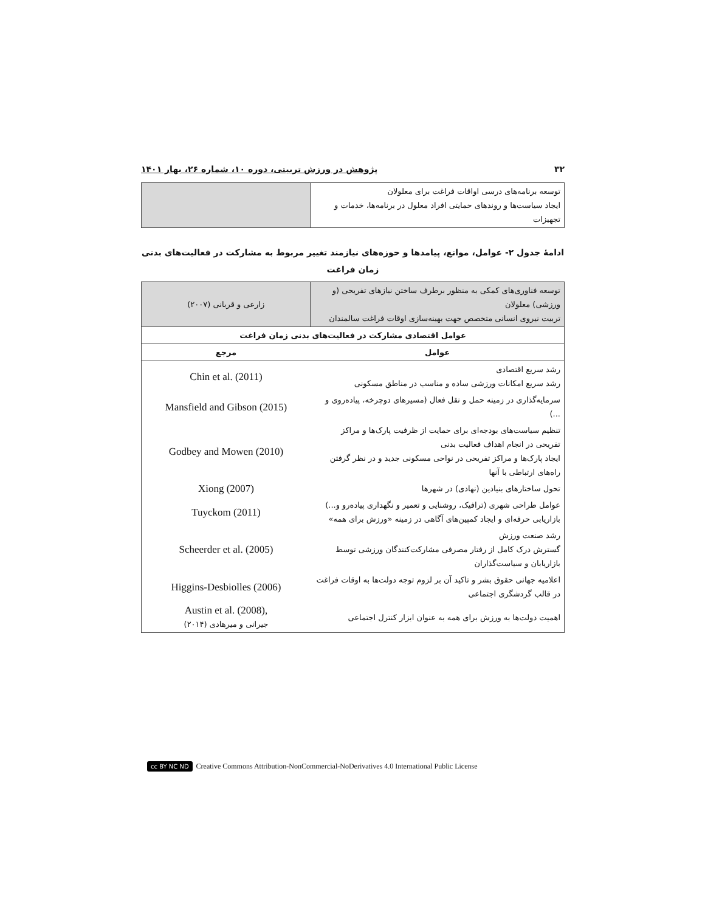۳۲ پژوهش در ورزش تربیتی، دوره ۱۰، شماره ۲۶، بهار ۱۴۰۱
| توسعه برنامه‌های درسی اواقات فراغت برای معلولان ایجاد سیاست‌ها و روندهای حمایتی افراد معلول در برنامه‌ها، خدمات و تجهیزات | |
ادامۀ جدول ۲- عوامل، موانع، پیامدها و حوزه‌های نیازمند تغییر مربوط به مشارکت در فعالیت‌های بدنی زمان فراغت
| توسعه فناوری‌های کمکی به منظور برطرف ساختن نیازهای تفریحی (و ورزشی) معلولان تربیت نیروی انسانی متخصص جهت بهینه‌سازی اوقات فراغت سالمندان | زارعی و قربانی (۲۰۰۷) |
| عوامل اقتصادی مشارکت در فعالیت‌های بدنی زمان فراغت | |
| عوامل | مرجع |
| رشد سریع اقتصادی رشد سریع امکانات ورزشی ساده و مناسب در مناطق مسکونی | Chin et al. (2011) |
| سرمایه‌گذاری در زمینه حمل و نقل فعال (مسیرهای دوچرخه، پیاده‌روی و ...) | Mansfield and Gibson (2015) |
| تنظیم سیاست‌های بودجه‌ای برای حمایت از ظرفیت پارک‌ها و مراکز تفریحی در انجام اهداف فعالیت بدنی ایجاد پارک‌ها و مراکز تفریحی در نواحی مسکونی جدید و در نظر گرفتن راه‌های ارتباطی با آنها | Godbey and Mowen (2010) |
| تحول ساختارهای بنیادین (نهادی) در شهرها | Xiong (2007) |
| عوامل طراحی شهری (ترافیک، روشنایی و تعمیر و نگهداری پیاده‌رو و...) بازاریابی حرفه‌ای و ایجاد کمپین‌های آگاهی در زمینه «ورزش برای همه» | Tuyckom (2011) |
| رشد صنعت ورزش گسترش درک کامل از رفتار مصرفی مشارکت‌کنندگان ورزشی توسط بازاریابان و سیاست‌گذاران | Scheerder et al. (2005) |
| اعلامیه جهانی حقوق بشر و تاکید آن بر لزوم توجه دولت‌ها به اوقات فراغت در قالب گردشگری اجتماعی | Higgins-Desbiolles (2006) |
| اهمیت دولت‌ها به ورزش برای همه به عنوان ابزار کنترل اجتماعی | Austin et al. (2008), جیرانی و میرهادی (۲۰۱۴) |
cc BY NC ND Creative Commons Attribution-NonCommercial-NoDerivatives 4.0 International Public License